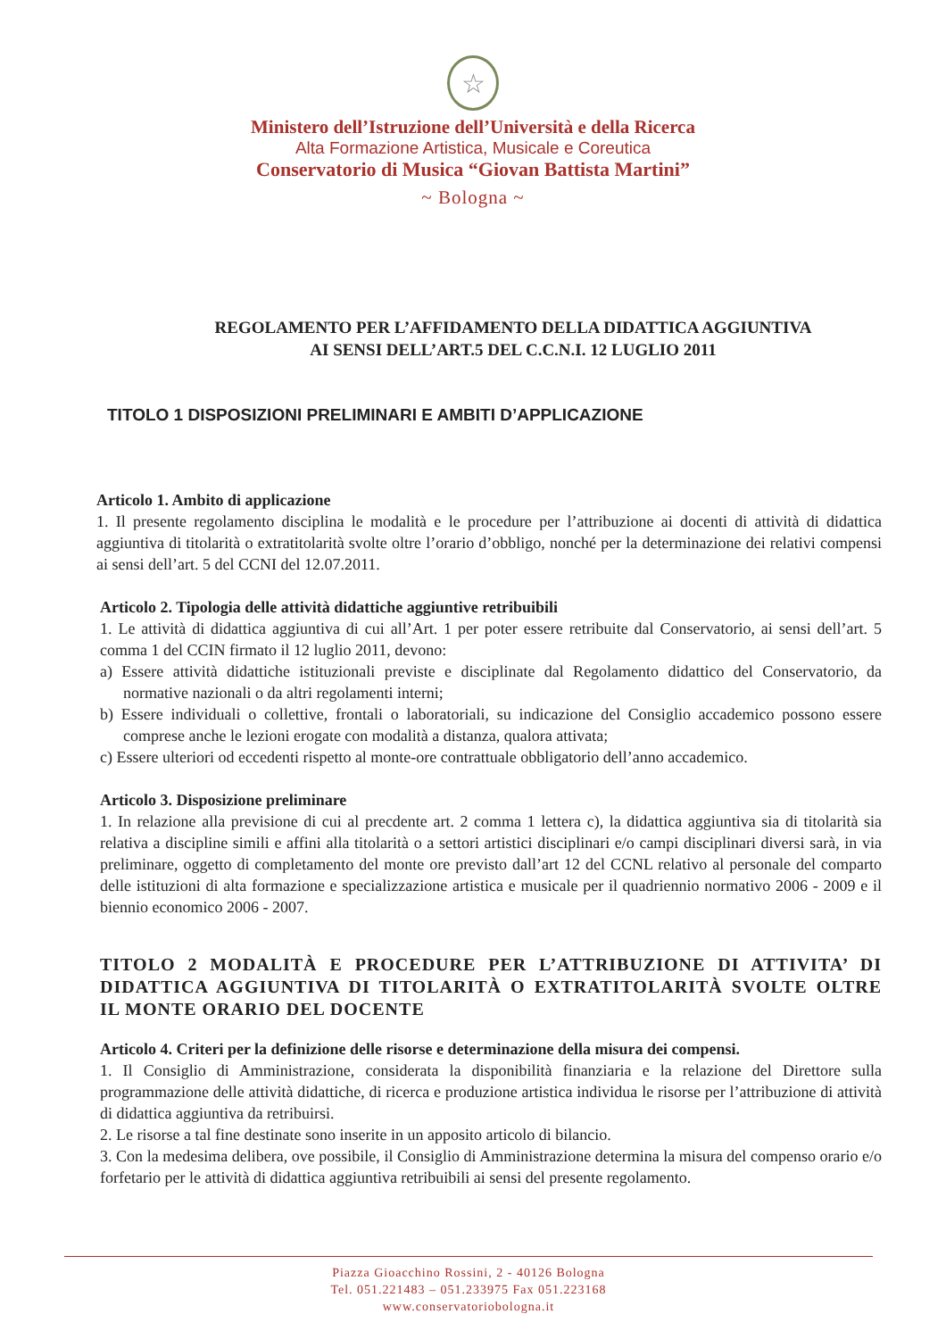☆
Ministero dell’Istruzione dell’Università e della Ricerca
Alta Formazione Artistica, Musicale e Coreutica
Conservatorio di Musica “Giovan Battista Martini”
~ Bologna ~
REGOLAMENTO PER L’AFFIDAMENTO DELLA DIDATTICA AGGIUNTIVA
AI SENSI DELL’ART.5 DEL C.C.N.I. 12 LUGLIO 2011
TITOLO 1 DISPOSIZIONI PRELIMINARI E AMBITI D’APPLICAZIONE
Articolo 1. Ambito di applicazione
1. Il presente regolamento disciplina le modalità e le procedure per l’attribuzione ai docenti di attività di didattica aggiuntiva di titolarità o extratitolarità svolte oltre l’orario d’obbligo, nonché per la determinazione dei relativi compensi ai sensi dell’art. 5 del CCNI del 12.07.2011.
Articolo 2. Tipologia delle attività didattiche aggiuntive retribuibili
1. Le attività di didattica aggiuntiva di cui all’Art. 1 per poter essere retribuite dal Conservatorio, ai sensi dell’art. 5 comma 1 del CCIN firmato il 12 luglio 2011, devono:
a) Essere attività didattiche istituzionali previste e disciplinate dal Regolamento didattico del Conservatorio, da normative nazionali o da altri regolamenti interni;
b) Essere individuali o collettive, frontali o laboratoriali, su indicazione del Consiglio accademico possono essere comprese anche le lezioni erogate con modalità a distanza, qualora attivata;
c) Essere ulteriori od eccedenti rispetto al monte-ore contrattuale obbligatorio dell’anno accademico.
Articolo 3. Disposizione preliminare
1. In relazione alla previsione di cui al precdente art. 2 comma 1 lettera c), la didattica aggiuntiva sia di titolarità sia relativa a discipline simili e affini alla titolarità o a settori artistici disciplinari e/o campi disciplinari diversi sarà, in via preliminare, oggetto di completamento del monte ore previsto dall’art 12 del CCNL relativo al personale del comparto delle istituzioni di alta formazione e specializzazione artistica e musicale per il quadriennio normativo 2006 - 2009 e il biennio economico 2006 - 2007.
TITOLO 2 MODALITÀ E PROCEDURE PER L’ATTRIBUZIONE DI ATTIVITA’ DI DIDATTICA AGGIUNTIVA DI TITOLARITÀ O EXTRATITOLARITÀ SVOLTE OLTRE IL MONTE ORARIO DEL DOCENTE
Articolo 4. Criteri per la definizione delle risorse e determinazione della misura dei compensi.
1. Il Consiglio di Amministrazione, considerata la disponibilità finanziaria e la relazione del Direttore sulla programmazione delle attività didattiche, di ricerca e produzione artistica individua le risorse per l’attribuzione di attività di didattica aggiuntiva da retribuirsi.
2. Le risorse a tal fine destinate sono inserite in un apposito articolo di bilancio.
3. Con la medesima delibera, ove possibile, il Consiglio di Amministrazione determina la misura del compenso orario e/o forfetario per le attività di didattica aggiuntiva retribuibili ai sensi del presente regolamento.
Piazza Gioacchino Rossini, 2 - 40126 Bologna
Tel. 051.221483 – 051.233975 Fax 051.223168
www.conservatoriobologna.it